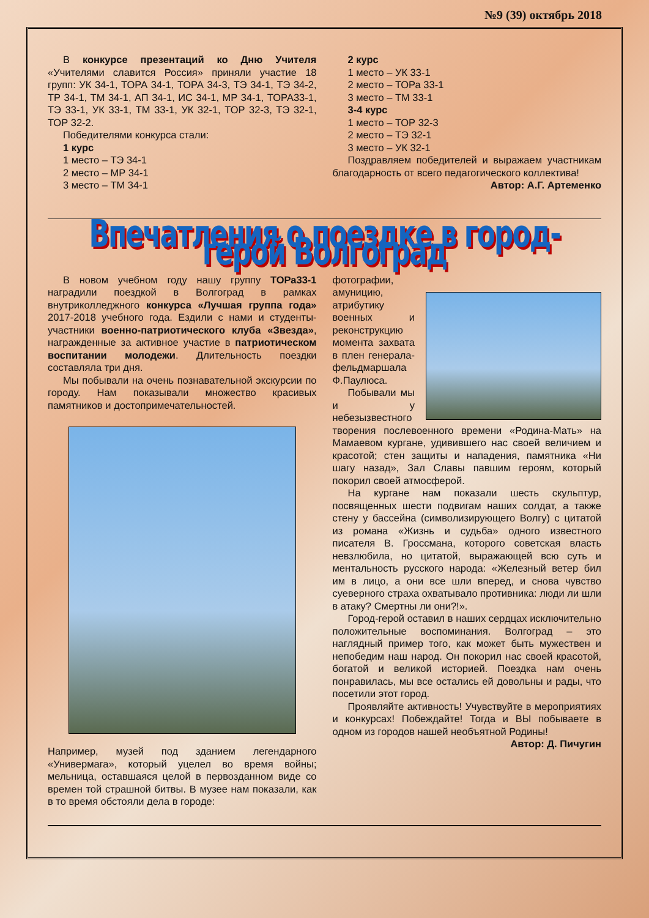№9 (39) октябрь 2018
В конкурсе презентаций ко Дню Учителя «Учителями славится Россия» приняли участие 18 групп: УК 34-1, ТОРА 34-1, ТОРА 34-3, ТЭ 34-1, ТЭ 34-2, ТР 34-1, ТМ 34-1, АП 34-1, ИС 34-1, МР 34-1, ТОРА33-1, ТЭ 33-1, УК 33-1, ТМ 33-1, УК 32-1, ТОР 32-3, ТЭ 32-1, ТОР 32-2.
Победителями конкурса стали:
1 курс
1 место – ТЭ 34-1
2 место – МР 34-1
3 место – ТМ 34-1
2 курс
1 место – УК 33-1
2 место – ТОРа 33-1
3 место – ТМ 33-1
3-4 курс
1 место – ТОР 32-3
2 место – ТЭ 32-1
3 место – УК 32-1
Поздравляем победителей и выражаем участникам благодарность от всего педагогического коллектива!
Автор: А.Г. Артеменко
Впечатления о поездке в город-герой Волгоград
В новом учебном году нашу группу ТОРа33-1 наградили поездкой в Волгоград в рамках внутриколледжного конкурса «Лучшая группа года» 2017-2018 учебного года. Ездили с нами и студенты-участники военно-патриотического клуба «Звезда», награжденные за активное участие в патриотическом воспитании молодежи. Длительность поездки составляла три дня.
Мы побывали на очень познавательной экскурсии по городу. Нам показывали множество красивых памятников и достопримечательностей.
Например, музей под зданием легендарного «Универмага», который уцелел во время войны; мельница, оставшаяся целой в первозданном виде со времен той страшной битвы. В музее нам показали, как в то время обстояли дела в городе:
фотографии, амуницию, атрибутику военных и реконструкцию момента захвата в плен генерала-фельдмаршала Ф.Паулюса.
Побывали мы и у небезызвестного творения послевоенного времени «Родина-Мать» на Мамаевом кургане, удивившего нас своей величием и красотой; стен защиты и нападения, памятника «Ни шагу назад», Зал Славы павшим героям, который покорил своей атмосферой.
На кургане нам показали шесть скульптур, посвященных шести подвигам наших солдат, а также стену у бассейна (символизирующего Волгу) с цитатой из романа «Жизнь и судьба» одного известного писателя В. Гроссмана, которого советская власть невзлюбила, но цитатой, выражающей всю суть и ментальность русского народа: «Железный ветер бил им в лицо, а они все шли вперед, и снова чувство суеверного страха охватывало противника: люди ли шли в атаку? Смертны ли они?!».
Город-герой оставил в наших сердцах исключительно положительные воспоминания. Волгоград – это наглядный пример того, как может быть мужествен и непобедим наш народ. Он покорил нас своей красотой, богатой и великой историей. Поездка нам очень понравилась, мы все остались ей довольны и рады, что посетили этот город.
Проявляйте активность! Учувствуйте в мероприятиях и конкурсах! Побеждайте! Тогда и ВЫ побываете в одном из городов нашей необъятной Родины!
Автор: Д. Пичугин